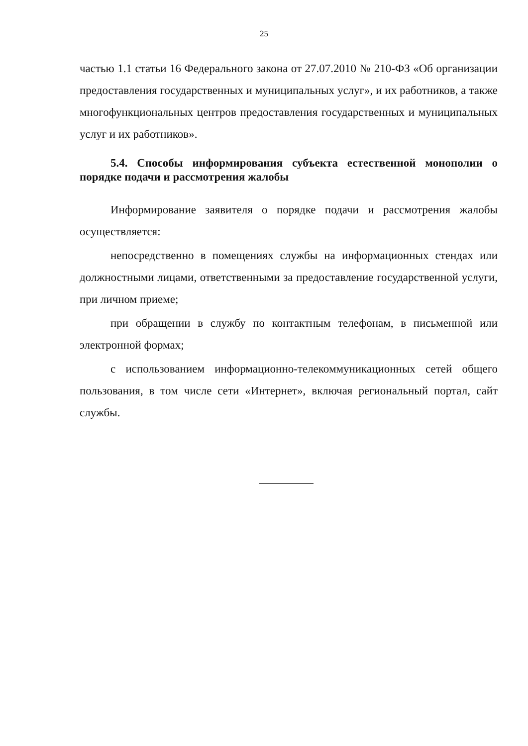25
частью 1.1 статьи 16 Федерального закона от 27.07.2010 № 210-ФЗ «Об организации предоставления государственных и муниципальных услуг», и их работников, а также многофункциональных центров предоставления государственных и муниципальных услуг и их работников».
5.4. Способы информирования субъекта естественной монополии о порядке подачи и рассмотрения жалобы
Информирование заявителя о порядке подачи и рассмотрения жалобы осуществляется:
непосредственно в помещениях службы на информационных стендах или должностными лицами, ответственными за предоставление государственной услуги, при личном приеме;
при обращении в службу по контактным телефонам, в письменной или электронной формах;
с использованием информационно-телекоммуникационных сетей общего пользования, в том числе сети «Интернет», включая региональный портал, сайт службы.